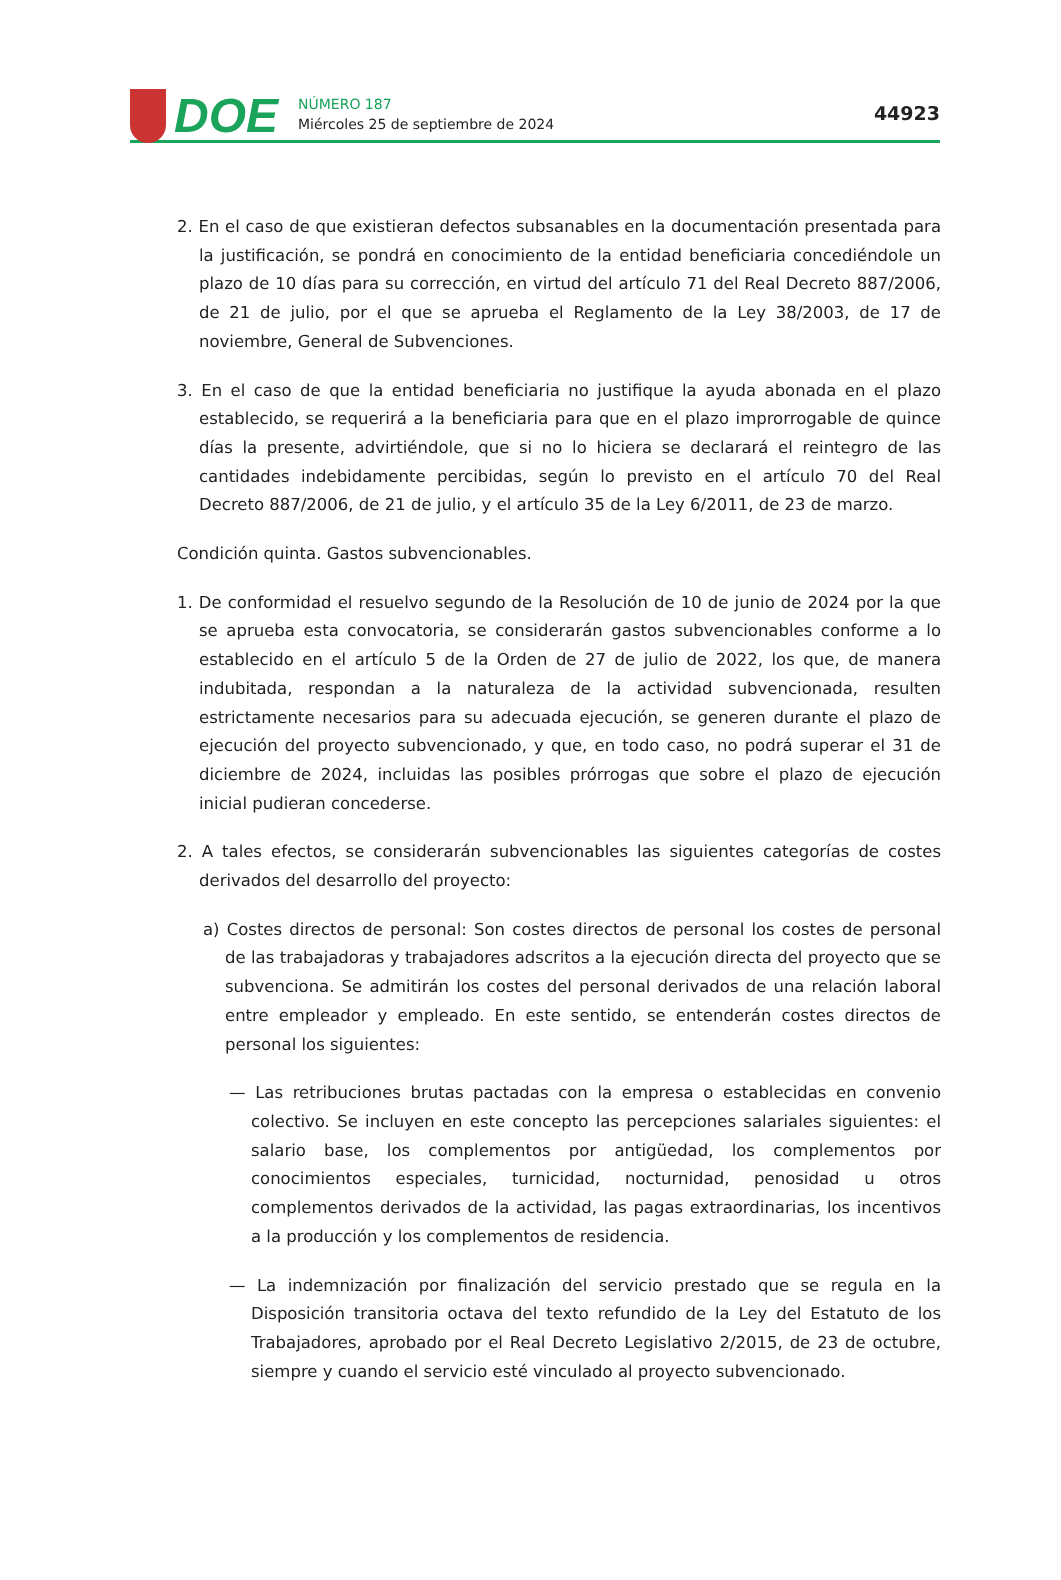DOE
NÚMERO 187
Miércoles 25 de septiembre de 2024
44923
2. En el caso de que existieran defectos subsanables en la documentación presentada para la justificación, se pondrá en conocimiento de la entidad beneficiaria concediéndole un plazo de 10 días para su corrección, en virtud del artículo 71 del Real Decreto 887/2006, de 21 de julio, por el que se aprueba el Reglamento de la Ley 38/2003, de 17 de noviembre, General de Subvenciones.
3. En el caso de que la entidad beneficiaria no justifique la ayuda abonada en el plazo establecido, se requerirá a la beneficiaria para que en el plazo improrrogable de quince días la presente, advirtiéndole, que si no lo hiciera se declarará el reintegro de las cantidades indebidamente percibidas, según lo previsto en el artículo 70 del Real Decreto 887/2006, de 21 de julio, y el artículo 35 de la Ley 6/2011, de 23 de marzo.
Condición quinta. Gastos subvencionables.
1. De conformidad el resuelvo segundo de la Resolución de 10 de junio de 2024 por la que se aprueba esta convocatoria, se considerarán gastos subvencionables conforme a lo establecido en el artículo 5 de la Orden de 27 de julio de 2022, los que, de manera indubitada, respondan a la naturaleza de la actividad subvencionada, resulten estrictamente necesarios para su adecuada ejecución, se generen durante el plazo de ejecución del proyecto subvencionado, y que, en todo caso, no podrá superar el 31 de diciembre de 2024, incluidas las posibles prórrogas que sobre el plazo de ejecución inicial pudieran concederse.
2. A tales efectos, se considerarán subvencionables las siguientes categorías de costes derivados del desarrollo del proyecto:
a) Costes directos de personal: Son costes directos de personal los costes de personal de las trabajadoras y trabajadores adscritos a la ejecución directa del proyecto que se subvenciona. Se admitirán los costes del personal derivados de una relación laboral entre empleador y empleado. En este sentido, se entenderán costes directos de personal los siguientes:
— Las retribuciones brutas pactadas con la empresa o establecidas en convenio colectivo. Se incluyen en este concepto las percepciones salariales siguientes: el salario base, los complementos por antigüedad, los complementos por conocimientos especiales, turnicidad, nocturnidad, penosidad u otros complementos derivados de la actividad, las pagas extraordinarias, los incentivos a la producción y los complementos de residencia.
— La indemnización por finalización del servicio prestado que se regula en la Disposición transitoria octava del texto refundido de la Ley del Estatuto de los Trabajadores, aprobado por el Real Decreto Legislativo 2/2015, de 23 de octubre, siempre y cuando el servicio esté vinculado al proyecto subvencionado.